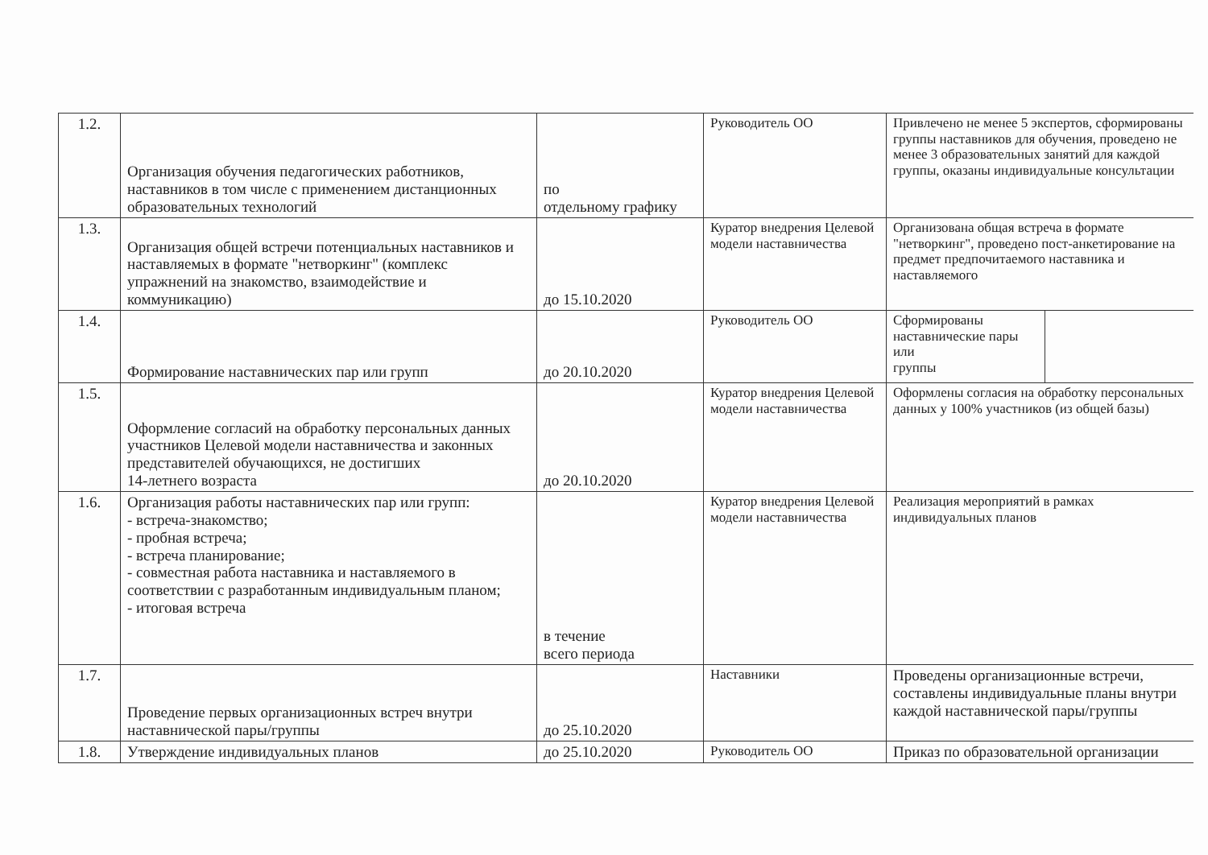| 1.2. | Организация обучения педагогических работников, наставников в том числе с применением дистанционных образовательных технологий | по отдельному графику | Руководитель ОО | Привлечено не менее 5 экспертов, сформированы группы наставников для обучения, проведено не менее 3 образовательных занятий для каждой группы, оказаны индивидуальные консультации | |
| 1.3. | Организация общей встречи потенциальных наставников и наставляемых в формате "нетворкинг" (комплекс упражнений на знакомство, взаимодействие и коммуникацию) | до 15.10.2020 | Куратор внедрения Целевой модели наставничества | Организована общая встреча в формате "нетворкинг", проведено пост-анкетирование на предмет предпочитаемого наставника и наставляемого | |
| 1.4. | Формирование наставнических пар или групп | до 20.10.2020 | Руководитель ОО | Сформированы наставнические пары или группы | |
| 1.5. | Оформление согласий на обработку персональных данных участников Целевой модели наставничества и законных представителей обучающихся, не достигших 14-летнего возраста | до 20.10.2020 | Куратор внедрения Целевой модели наставничества | Оформлены согласия на обработку персональных данных у 100% участников (из общей базы) | |
| 1.6. | Организация работы наставнических пар или групп: - встреча-знакомство; - пробная встреча; - встреча планирование; - совместная работа наставника и наставляемого в соответствии с разработанным индивидуальным планом; - итоговая встреча | в течение всего периода | Куратор внедрения Целевой модели наставничества | Реализация мероприятий в рамках индивидуальных планов | |
| 1.7. | Проведение первых организационных встреч внутри наставнической пары/группы | до 25.10.2020 | Наставники | Проведены организационные встречи, составлены индивидуальные планы внутри каждой наставнической пары/группы | |
| 1.8. | Утверждение индивидуальных планов | до 25.10.2020 | Руководитель ОО | Приказ по образовательной организации | |